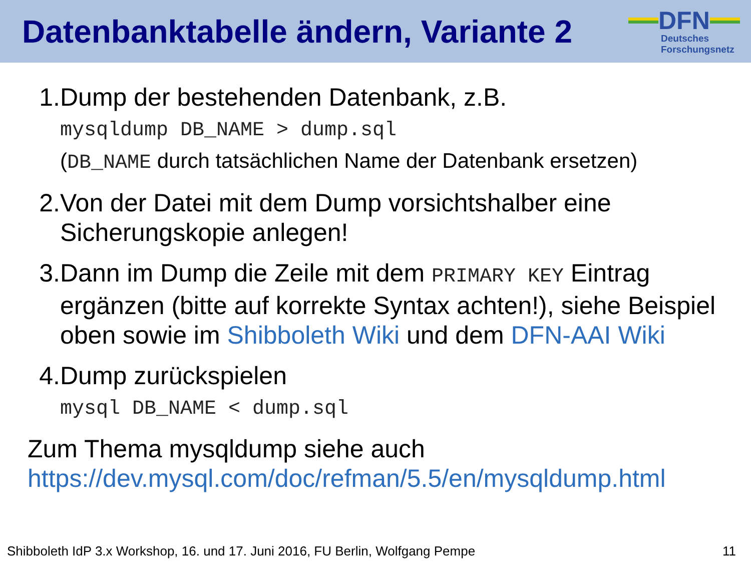Datenbanktabelle ändern, Variante 2
DFN
Deutsches
Forschungsnetz
1. Dump der bestehenden Datenbank, z.B.
mysqldump DB_NAME > dump.sql
(DB_NAME durch tatsächlichen Name der Datenbank ersetzen)
2. Von der Datei mit dem Dump vorsichtshalber eine Sicherungskopie anlegen!
3. Dann im Dump die Zeile mit dem PRIMARY KEY Eintrag ergänzen (bitte auf korrekte Syntax achten!), siehe Beispiel oben sowie im Shibboleth Wiki und dem DFN-AAI Wiki
4. Dump zurückspielen
mysql DB_NAME < dump.sql
Zum Thema mysqldump siehe auch
https://dev.mysql.com/doc/refman/5.5/en/mysqldump.html
Shibboleth IdP 3.x Workshop, 16. und 17. Juni 2016, FU Berlin, Wolfgang Pempe 11